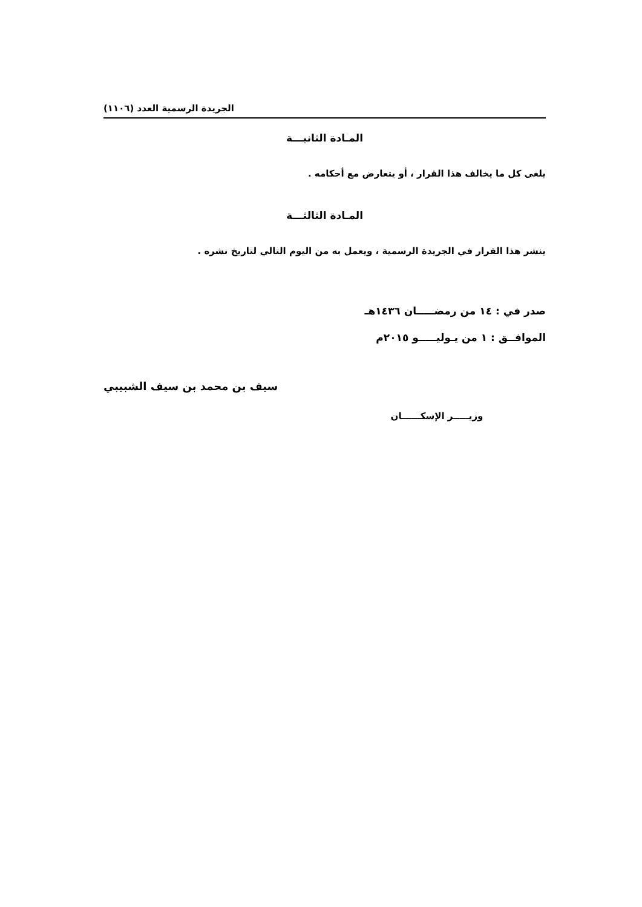الجريدة الرسمية العدد (١١٠٦)
المـادة الثانيـــة
يلغى كل ما يخالف هذا القرار ، أو يتعارض مع أحكامه .
المـادة الثالثـــة
ينشر هذا القرار في الجريدة الرسمية ، ويعمل به من اليوم التالي لتاريخ نشره .
صدر في : ١٤ من رمضـــــان ١٤٣٦هـ
الموافــق : ١ من يـوليـــــو ٢٠١٥م
سيف بن محمد بن سيف الشبيبي
وزيـــــر الإسكــــــان